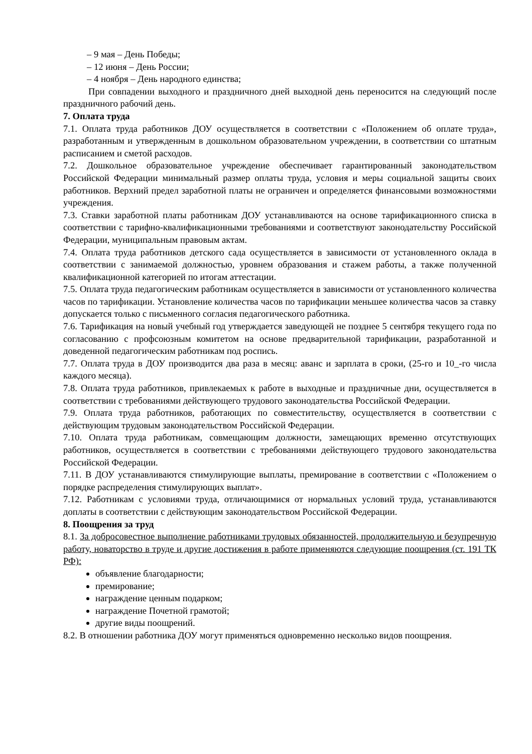– 9 мая – День Победы;
– 12 июня – День России;
– 4 ноября – День народного единства;
При совпадении выходного и праздничного дней выходной день переносится на следующий после праздничного рабочий день.
7. Оплата труда
7.1. Оплата труда работников ДОУ осуществляется в соответствии с «Положением об оплате труда», разработанным и утвержденным в дошкольном образовательном учреждении, в соответствии со штатным расписанием и сметой расходов.
7.2. Дошкольное образовательное учреждение обеспечивает гарантированный законодательством Российской Федерации минимальный размер оплаты труда, условия и меры социальной защиты своих работников. Верхний предел заработной платы не ограничен и определяется финансовыми возможностями учреждения.
7.3. Ставки заработной платы работникам ДОУ устанавливаются на основе тарификационного списка в соответствии с тарифно-квалификационными требованиями и соответствуют законодательству Российской Федерации, муниципальным правовым актам.
7.4. Оплата труда работников детского сада осуществляется в зависимости от установленного оклада в соответствии с занимаемой должностью, уровнем образования и стажем работы, а также полученной квалификационной категорией по итогам аттестации.
7.5. Оплата труда педагогическим работникам осуществляется в зависимости от установленного количества часов по тарификации. Установление количества часов по тарификации меньшее количества часов за ставку допускается только с письменного согласия педагогического работника.
7.6. Тарификация на новый учебный год утверждается заведующей не позднее 5 сентября текущего года по согласованию с профсоюзным комитетом на основе предварительной тарификации, разработанной и доведенной педагогическим работникам под роспись.
7.7. Оплата труда в ДОУ производится два раза в месяц: аванс и зарплата в сроки, (25-го и 10_-го числа каждого месяца).
7.8. Оплата труда работников, привлекаемых к работе в выходные и праздничные дни, осуществляется в соответствии с требованиями действующего трудового законодательства Российской Федерации.
7.9. Оплата труда работников, работающих по совместительству, осуществляется в соответствии с действующим трудовым законодательством Российской Федерации.
7.10. Оплата труда работникам, совмещающим должности, замещающих временно отсутствующих работников, осуществляется в соответствии с требованиями действующего трудового законодательства Российской Федерации.
7.11. В ДОУ устанавливаются стимулирующие выплаты, премирование в соответствии с «Положением о порядке распределения стимулирующих выплат».
7.12. Работникам с условиями труда, отличающимися от нормальных условий труда, устанавливаются доплаты в соответствии с действующим законодательством Российской Федерации.
8. Поощрения за труд
8.1. За добросовестное выполнение работниками трудовых обязанностей, продолжительную и безупречную работу, новаторство в труде и другие достижения в работе применяются следующие поощрения (ст. 191 ТК РФ):
объявление благодарности;
премирование;
награждение ценным подарком;
награждение Почетной грамотой;
другие виды поощрений.
8.2. В отношении работника ДОУ могут применяться одновременно несколько видов поощрения.